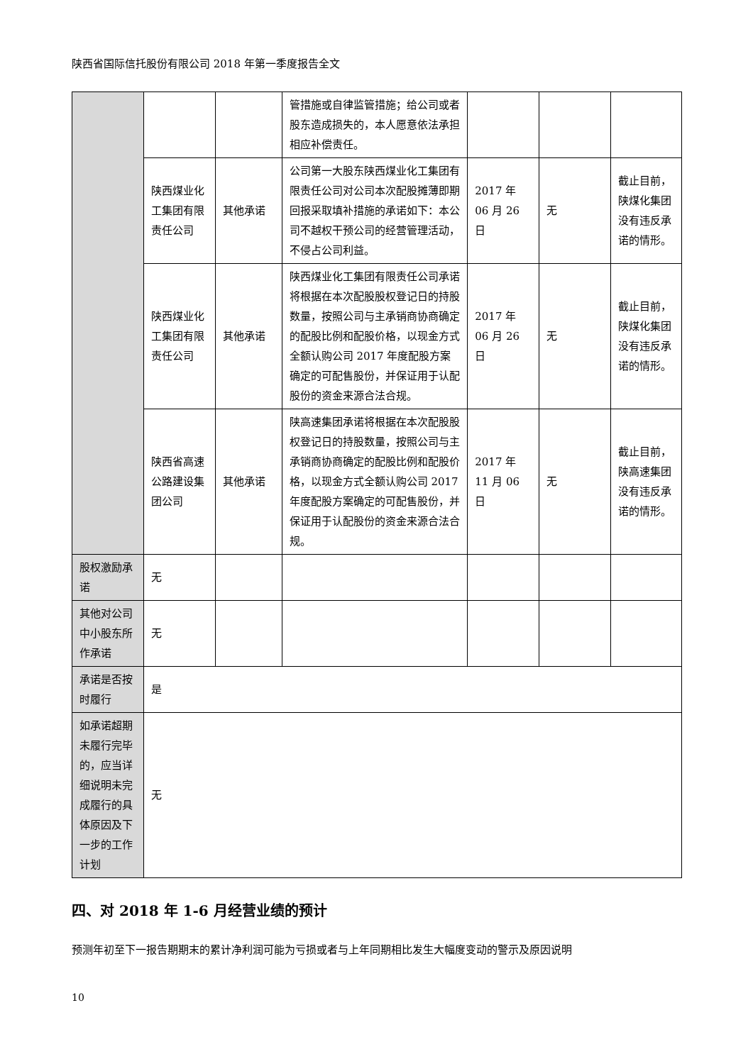陕西省国际信托股份有限公司 2018 年第一季度报告全文
| | | | 管措施或自律监管措施；给公司或者股东造成损失的，本人愿意依法承担相应补偿责任。 | | | |
| | 陕西煤业化工集团有限责任公司 | 其他承诺 | 公司第一大股东陕西煤业化工集团有限责任公司对公司本次配股摊薄即期回报采取填补措施的承诺如下：本公司不越权干预公司的经营管理活动，不侵占公司利益。 | 2017 年 06 月 26 日 | 无 | 截止目前，陕煤化集团没有违反承诺的情形。 |
| | 陕西煤业化工集团有限责任公司 | 其他承诺 | 陕西煤业化工集团有限责任公司承诺将根据在本次配股股权登记日的持股数量，按照公司与主承销商协商确定的配股比例和配股价格，以现金方式全额认购公司 2017 年度配股方案确定的可配售股份，并保证用于认配股份的资金来源合法合规。 | 2017 年 06 月 26 日 | 无 | 截止目前，陕煤化集团没有违反承诺的情形。 |
| | 陕西省高速公路建设集团公司 | 其他承诺 | 陕高速集团承诺将根据在本次配股股权登记日的持股数量，按照公司与主承销商协商确定的配股比例和配股价格，以现金方式全额认购公司 2017 年度配股方案确定的可配售股份，并保证用于认配股份的资金来源合法合规。 | 2017 年 11 月 06 日 | 无 | 截止目前，陕高速集团没有违反承诺的情形。 |
| 股权激励承诺 | 无 | | | | | |
| 其他对公司中小股东所作承诺 | 无 | | | | | |
| 承诺是否按时履行 | 是 | | | | | |
| 如承诺超期未履行完毕的，应当详细说明未完成履行的具体原因及下一步的工作计划 | 无 | | | | | |
四、对 2018 年 1-6 月经营业绩的预计
预测年初至下一报告期期末的累计净利润可能为亏损或者与上年同期相比发生大幅度变动的警示及原因说明
10